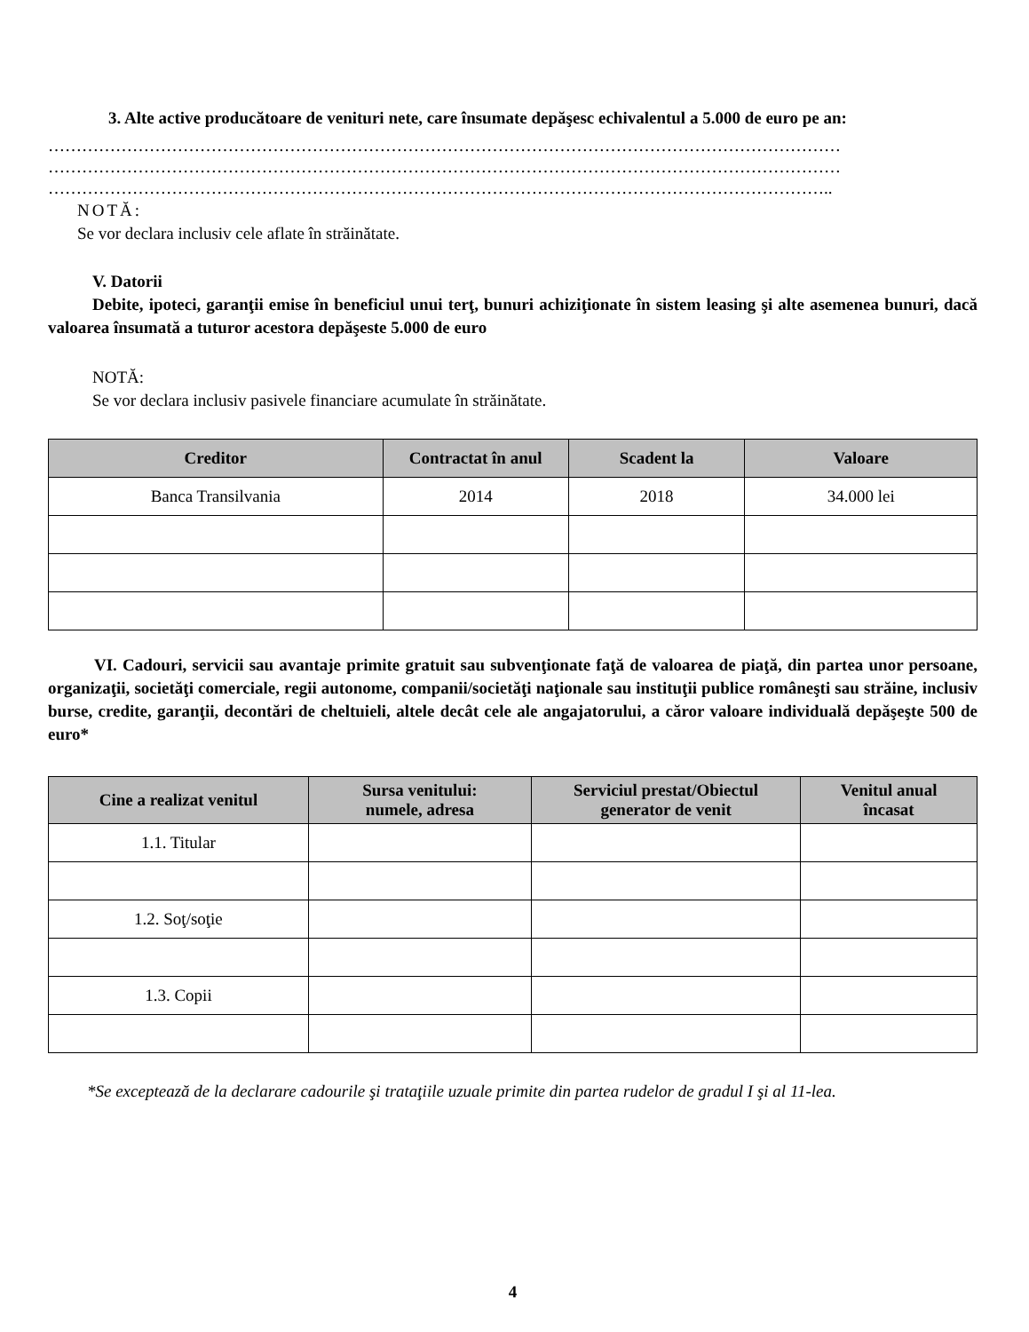3. Alte active producătoare de venituri nete, care însumate depăşesc echivalentul a 5.000 de euro pe an:
……………………………………………………………………………………………………………………………
……………………………………………………………………………………………………………………………
…………………………………………………………………………………………………………………………..
NOTĂ:
Se vor declara inclusiv cele aflate în străinătate.
V. Datorii
Debite, ipoteci, garanţii emise în beneficiul unui terţ, bunuri achiziţionate în sistem leasing şi alte asemenea bunuri, dacă valoarea însumată a tuturor acestora depăşeste 5.000 de euro
NOTĂ:
Se vor declara inclusiv pasivele financiare acumulate în străinătate.
| Creditor | Contractat în anul | Scadent la | Valoare |
| --- | --- | --- | --- |
| Banca Transilvania | 2014 | 2018 | 34.000 lei |
VI. Cadouri, servicii sau avantaje primite gratuit sau subvenţionate faţă de valoarea de piaţă, din partea unor persoane, organizaţii, societăţi comerciale, regii autonome, companii/societăţi naţionale sau instituţii publice româneşti sau străine, inclusiv burse, credite, garanţii, decontări de cheltuieli, altele decât cele ale angajatorului, a căror valoare individuală depăşeşte 500 de euro*
| Cine a realizat venitul | Sursa venitului: numele, adresa | Serviciul prestat/Obiectul generator de venit | Venitul anual încasat |
| --- | --- | --- | --- |
| 1.1. Titular | | | |
| 1.2. Soţ/soţie | | | |
| 1.3. Copii | | | |
*Se exceptează de la declarare cadourile şi trataţiile uzuale primite din partea rudelor de gradul I şi al 11-lea.
4